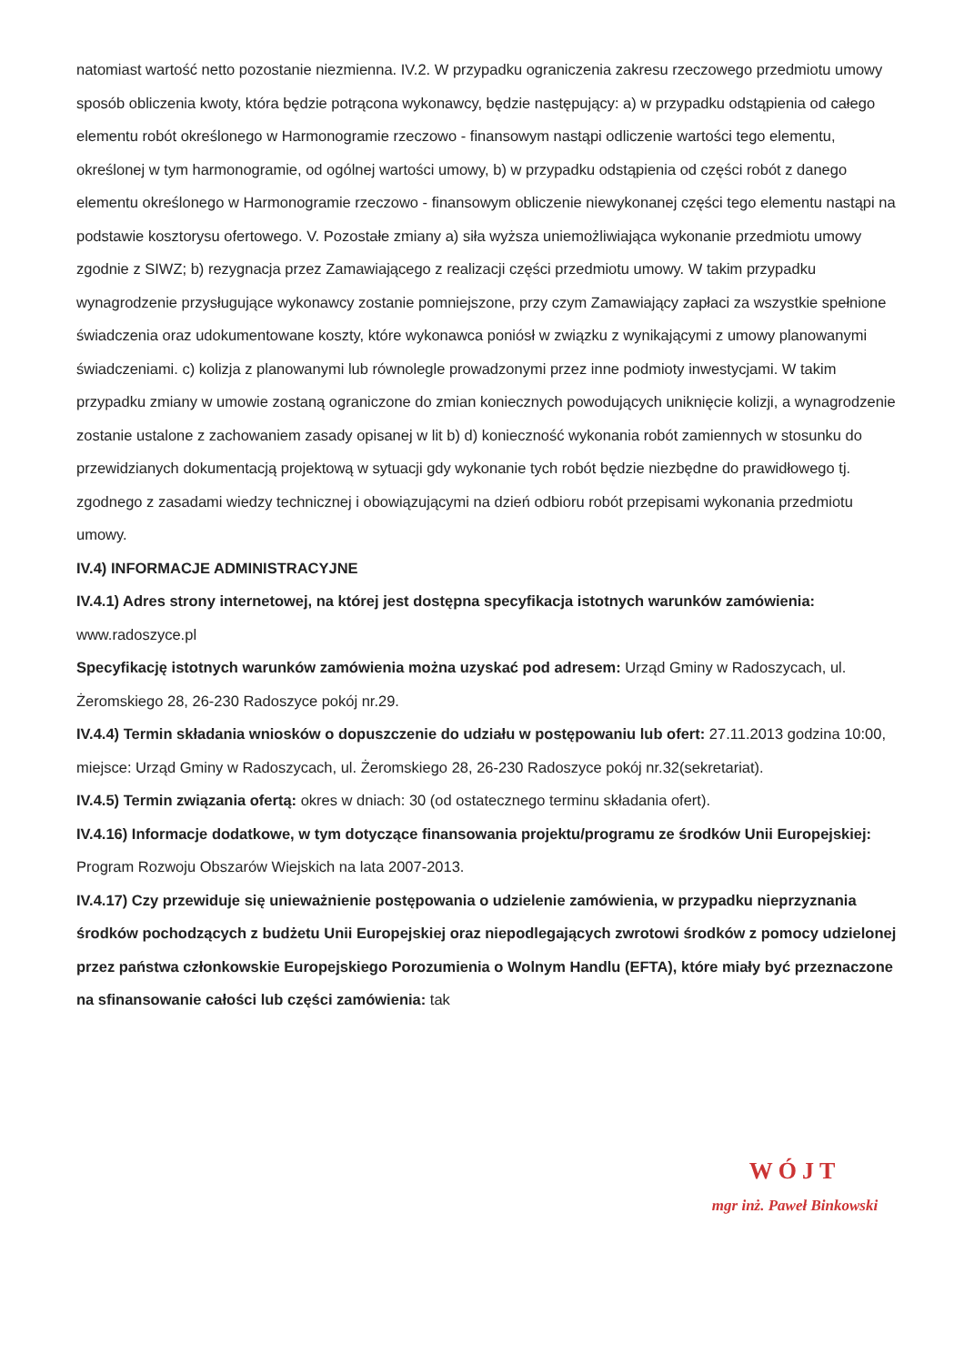natomiast wartość netto pozostanie niezmienna. IV.2. W przypadku ograniczenia zakresu rzeczowego przedmiotu umowy sposób obliczenia kwoty, która będzie potrącona wykonawcy, będzie następujący: a) w przypadku odstąpienia od całego elementu robót określonego w Harmonogramie rzeczowo - finansowym nastąpi odliczenie wartości tego elementu, określonej w tym harmonogramie, od ogólnej wartości umowy, b) w przypadku odstąpienia od części robót z danego elementu określonego w Harmonogramie rzeczowo - finansowym obliczenie niewykonanej części tego elementu nastąpi na podstawie kosztorysu ofertowego. V. Pozostałe zmiany a) siła wyższa uniemożliwiająca wykonanie przedmiotu umowy zgodnie z SIWZ; b) rezygnacja przez Zamawiającego z realizacji części przedmiotu umowy. W takim przypadku wynagrodzenie przysługujące wykonawcy zostanie pomniejszone, przy czym Zamawiający zapłaci za wszystkie spełnione świadczenia oraz udokumentowane koszty, które wykonawca poniósł w związku z wynikającymi z umowy planowanymi świadczeniami. c) kolizja z planowanymi lub równolegle prowadzonymi przez inne podmioty inwestycjami. W takim przypadku zmiany w umowie zostaną ograniczone do zmian koniecznych powodujących uniknięcie kolizji, a wynagrodzenie zostanie ustalone z zachowaniem zasady opisanej w lit b) d) konieczność wykonania robót zamiennych w stosunku do przewidzianych dokumentacją projektową w sytuacji gdy wykonanie tych robót będzie niezbędne do prawidłowego tj. zgodnego z zasadami wiedzy technicznej i obowiązującymi na dzień odbioru robót przepisami wykonania przedmiotu umowy.
IV.4) INFORMACJE ADMINISTRACYJNE
IV.4.1) Adres strony internetowej, na której jest dostępna specyfikacja istotnych warunków zamówienia: www.radoszyce.pl
Specyfikację istotnych warunków zamówienia można uzyskać pod adresem: Urząd Gminy w Radoszycach, ul. Żeromskiego 28, 26-230 Radoszyce pokój nr.29.
IV.4.4) Termin składania wniosków o dopuszczenie do udziału w postępowaniu lub ofert: 27.11.2013 godzina 10:00, miejsce: Urząd Gminy w Radoszycach, ul. Żeromskiego 28, 26-230 Radoszyce pokój nr.32(sekretariat).
IV.4.5) Termin związania ofertą: okres w dniach: 30 (od ostatecznego terminu składania ofert).
IV.4.16) Informacje dodatkowe, w tym dotyczące finansowania projektu/programu ze środków Unii Europejskiej: Program Rozwoju Obszarów Wiejskich na lata 2007-2013.
IV.4.17) Czy przewiduje się unieważnienie postępowania o udzielenie zamówienia, w przypadku nieprzyznania środków pochodzących z budżetu Unii Europejskiej oraz niepodlegających zwrotowi środków z pomocy udzielonej przez państwa członkowskie Europejskiego Porozumienia o Wolnym Handlu (EFTA), które miały być przeznaczone na sfinansowanie całości lub części zamówienia: tak
WÓJT
mgr inż. Paweł Binkowski